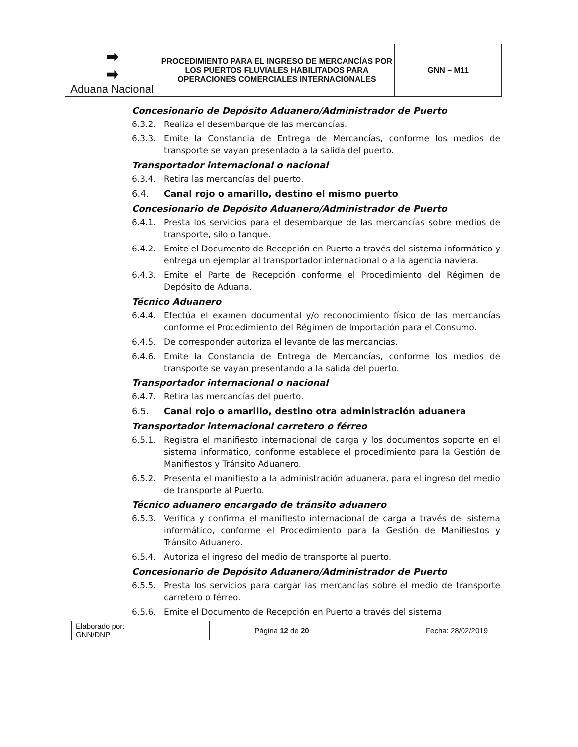| ➡ ➡ Aduana Nacional | PROCEDIMIENTO PARA EL INGRESO DE MERCANCÍAS POR LOS PUERTOS FLUVIALES HABILITADOS PARA OPERACIONES COMERCIALES INTERNACIONALES | GNN – M11 |
Concesionario de Depósito Aduanero/Administrador de Puerto
6.3.2. Realiza el desembarque de las mercancías.
6.3.3. Emite la Constancia de Entrega de Mercancías, conforme los medios de transporte se vayan presentado a la salida del puerto.
Transportador internacional o nacional
6.3.4. Retira las mercancías del puerto.
6.4. Canal rojo o amarillo, destino el mismo puerto
Concesionario de Depósito Aduanero/Administrador de Puerto
6.4.1. Presta los servicios para el desembarque de las mercancías sobre medios de transporte, silo o tanque.
6.4.2. Emite el Documento de Recepción en Puerto a través del sistema informático y entrega un ejemplar al transportador internacional o a la agencia naviera.
6.4.3. Emite el Parte de Recepción conforme el Procedimiento del Régimen de Depósito de Aduana.
Técnico Aduanero
6.4.4. Efectúa el examen documental y/o reconocimiento físico de las mercancías conforme el Procedimiento del Régimen de Importación para el Consumo.
6.4.5. De corresponder autoriza el levante de las mercancías.
6.4.6. Emite la Constancia de Entrega de Mercancías, conforme los medios de transporte se vayan presentando a la salida del puerto.
Transportador internacional o nacional
6.4.7. Retira las mercancías del puerto.
6.5. Canal rojo o amarillo, destino otra administración aduanera
Transportador internacional carretero o férreo
6.5.1. Registra el manifiesto internacional de carga y los documentos soporte en el sistema informático, conforme establece el procedimiento para la Gestión de Manifiestos y Tránsito Aduanero.
6.5.2. Presenta el manifiesto a la administración aduanera, para el ingreso del medio de transporte al Puerto.
Técnico aduanero encargado de tránsito aduanero
6.5.3. Verifica y confirma el manifiesto internacional de carga a través del sistema informático, conforme el Procedimiento para la Gestión de Manifiestos y Tránsito Aduanero.
6.5.4. Autoriza el ingreso del medio de transporte al puerto.
Concesionario de Depósito Aduanero/Administrador de Puerto
6.5.5. Presta los servicios para cargar las mercancías sobre el medio de transporte carretero o férreo.
6.5.6. Emite el Documento de Recepción en Puerto a través del sistema
| Elaborado por: GNN/DNP | Página 12 de 20 | Fecha: 28/02/2019 |